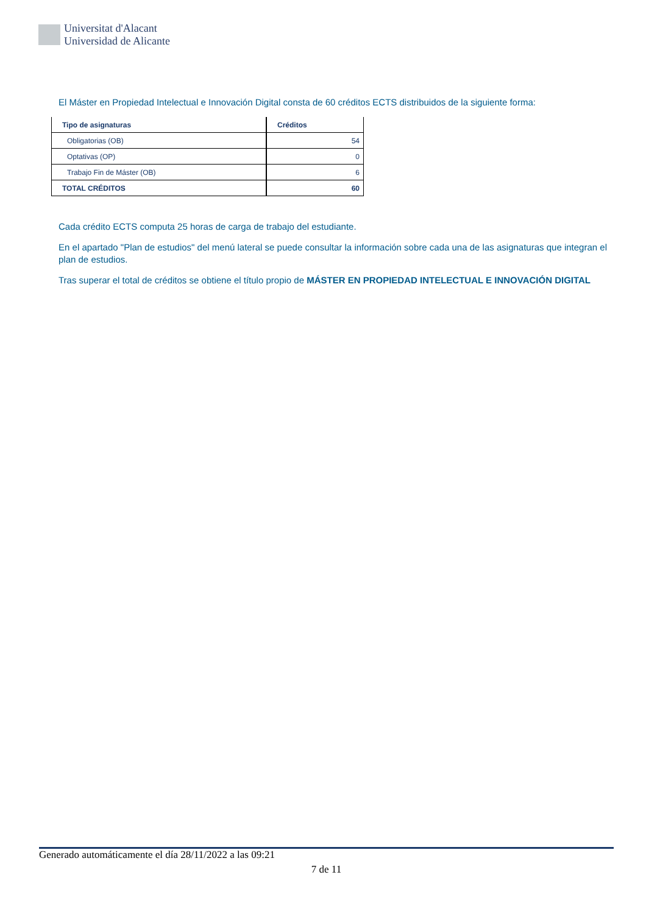Universitat d'Alacant
Universidad de Alicante
El Máster en Propiedad Intelectual e Innovación Digital consta de 60 créditos ECTS distribuidos de la siguiente forma:
| Tipo de asignaturas | Créditos |
| --- | --- |
| Obligatorias (OB) | 54 |
| Optativas (OP) | 0 |
| Trabajo Fin de Máster (OB) | 6 |
| TOTAL CRÉDITOS | 60 |
Cada crédito ECTS computa 25 horas de carga de trabajo del estudiante.
En el apartado "Plan de estudios" del menú lateral se puede consultar la información sobre cada una de las asignaturas que integran el plan de estudios.
Tras superar el total de créditos se obtiene el título propio de MÁSTER EN PROPIEDAD INTELECTUAL E INNOVACIÓN DIGITAL
Generado automáticamente el día 28/11/2022 a las 09:21
7 de 11